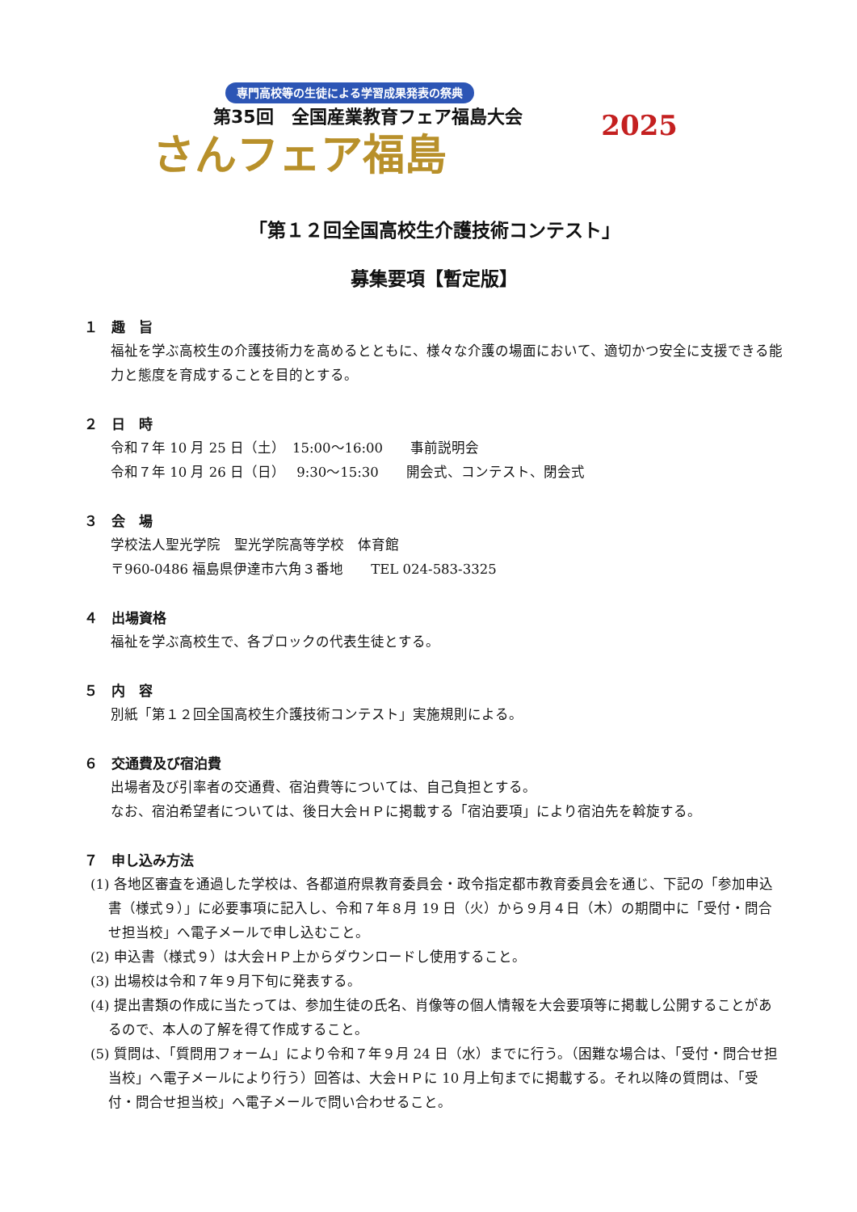専門高校等の生徒による学習成果発表の祭典
第35回　全国産業教育フェア福島大会
さんフェア福島
2025
「第１２回全国高校生介護技術コンテスト」
募集要項【暫定版】
１　趣　旨
福祉を学ぶ高校生の介護技術力を高めるとともに、様々な介護の場面において、適切かつ安全に支援できる能力と態度を育成することを目的とする。
２　日　時
令和７年 10 月 25 日（土）　15:00〜16:00　　事前説明会
令和７年 10 月 26 日（日）　 9:30〜15:30　　開会式、コンテスト、閉会式
３　会　場
学校法人聖光学院　聖光学院高等学校　体育館
〒960-0486 福島県伊達市六角３番地　　TEL 024-583-3325
４　出場資格
福祉を学ぶ高校生で、各ブロックの代表生徒とする。
５　内　容
別紙「第１２回全国高校生介護技術コンテスト」実施規則による。
６　交通費及び宿泊費
出場者及び引率者の交通費、宿泊費等については、自己負担とする。
なお、宿泊希望者については、後日大会ＨＰに掲載する「宿泊要項」により宿泊先を斡旋する。
７　申し込み方法
(1) 各地区審査を通過した学校は、各都道府県教育委員会・政令指定都市教育委員会を通じ、下記の「参加申込書（様式９）」に必要事項に記入し、令和７年８月 19 日（火）から９月４日（木）の期間中に「受付・問合せ担当校」へ電子メールで申し込むこと。
(2) 申込書（様式９）は大会ＨＰ上からダウンロードし使用すること。
(3) 出場校は令和７年９月下旬に発表する。
(4) 提出書類の作成に当たっては、参加生徒の氏名、肖像等の個人情報を大会要項等に掲載し公開することがあるので、本人の了解を得て作成すること。
(5) 質問は、「質問用フォーム」により令和７年９月 24 日（水）までに行う。（困難な場合は、「受付・問合せ担当校」へ電子メールにより行う）回答は、大会ＨＰに 10 月上旬までに掲載する。それ以降の質問は、「受付・問合せ担当校」へ電子メールで問い合わせること。